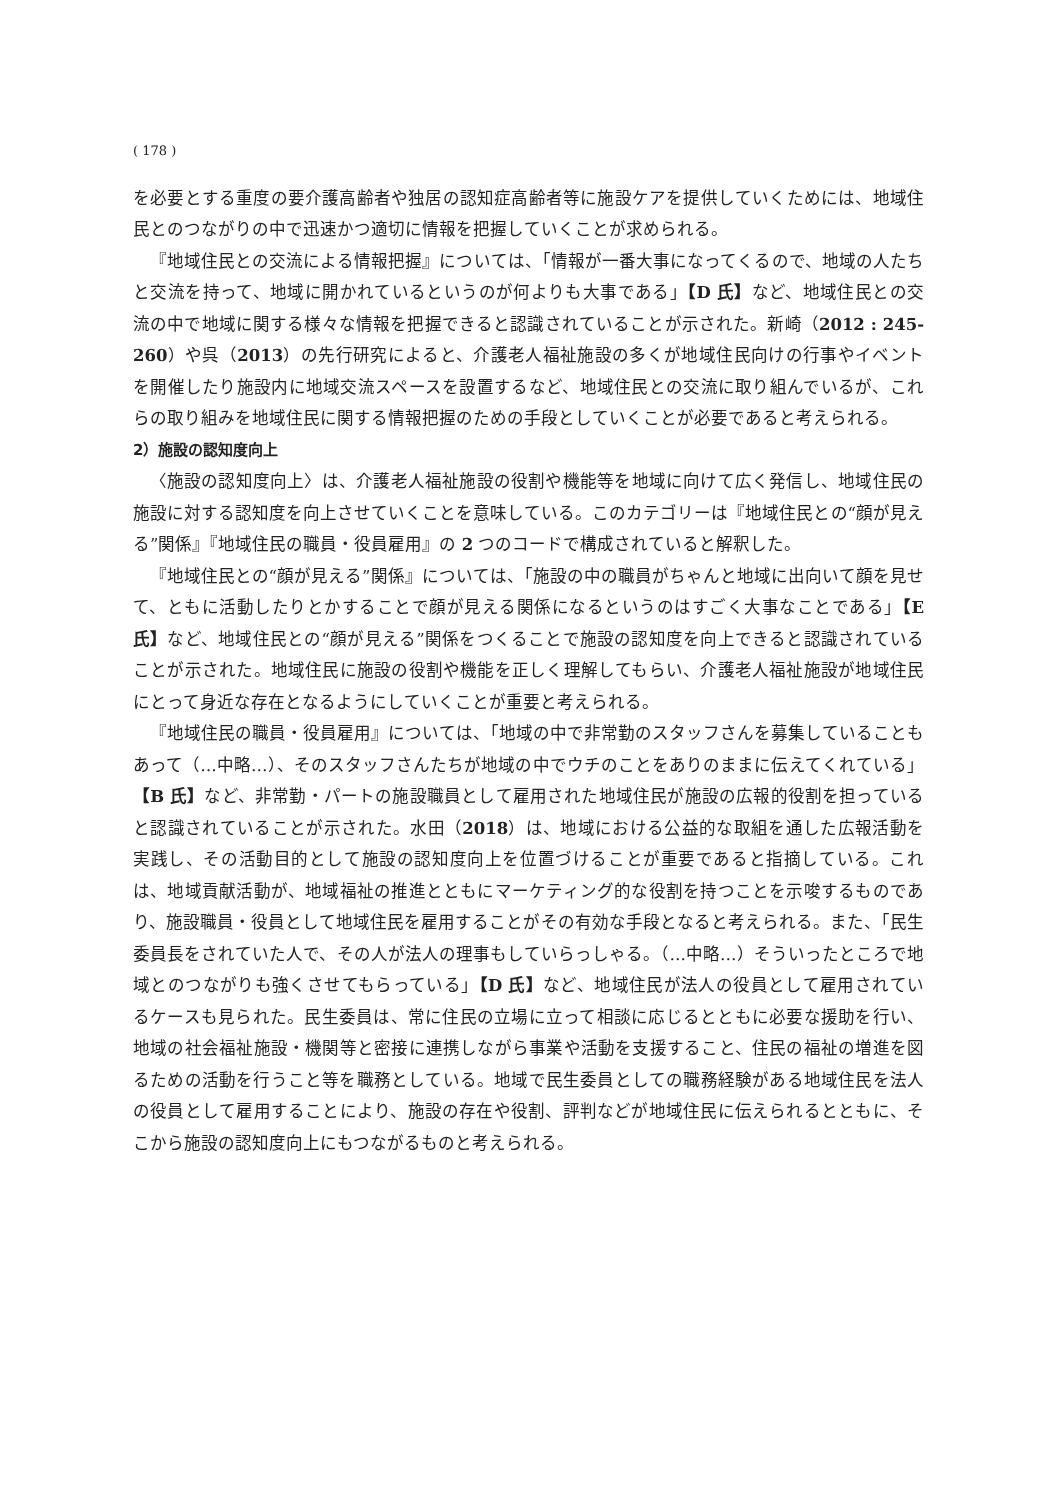( 178 )
を必要とする重度の要介護高齢者や独居の認知症高齢者等に施設ケアを提供していくためには、地域住民とのつながりの中で迅速かつ適切に情報を把握していくことが求められる。
『地域住民との交流による情報把握』については、「情報が一番大事になってくるので、地域の人たちと交流を持って、地域に開かれているというのが何よりも大事である」【D 氏】など、地域住民との交流の中で地域に関する様々な情報を把握できると認識されていることが示された。新崎（2012 : 245-260）や呉（2013）の先行研究によると、介護老人福祉施設の多くが地域住民向けの行事やイベントを開催したり施設内に地域交流スペースを設置するなど、地域住民との交流に取り組んでいるが、これらの取り組みを地域住民に関する情報把握のための手段としていくことが必要であると考えられる。
2）施設の認知度向上
〈施設の認知度向上〉は、介護老人福祉施設の役割や機能等を地域に向けて広く発信し、地域住民の施設に対する認知度を向上させていくことを意味している。このカテゴリーは『地域住民との“顔が見える”関係』『地域住民の職員・役員雇用』の 2 つのコードで構成されていると解釈した。
『地域住民との“顔が見える”関係』については、「施設の中の職員がちゃんと地域に出向いて顔を見せて、ともに活動したりとかすることで顔が見える関係になるというのはすごく大事なことである」【E 氏】など、地域住民との“顔が見える”関係をつくることで施設の認知度を向上できると認識されていることが示された。地域住民に施設の役割や機能を正しく理解してもらい、介護老人福祉施設が地域住民にとって身近な存在となるようにしていくことが重要と考えられる。
『地域住民の職員・役員雇用』については、「地域の中で非常勤のスタッフさんを募集していることもあって（…中略…）、そのスタッフさんたちが地域の中でウチのことをありのままに伝えてくれている」【B 氏】など、非常勤・パートの施設職員として雇用された地域住民が施設の広報的役割を担っていると認識されていることが示された。水田（2018）は、地域における公益的な取組を通した広報活動を実践し、その活動目的として施設の認知度向上を位置づけることが重要であると指摘している。これは、地域貢献活動が、地域福祉の推進とともにマーケティング的な役割を持つことを示唆するものであり、施設職員・役員として地域住民を雇用することがその有効な手段となると考えられる。また、「民生委員長をされていた人で、その人が法人の理事もしていらっしゃる。（…中略…）そういったところで地域とのつながりも強くさせてもらっている」【D 氏】など、地域住民が法人の役員として雇用されているケースも見られた。民生委員は、常に住民の立場に立って相談に応じるとともに必要な援助を行い、地域の社会福祉施設・機関等と密接に連携しながら事業や活動を支援すること、住民の福祉の増進を図るための活動を行うこと等を職務としている。地域で民生委員としての職務経験がある地域住民を法人の役員として雇用することにより、施設の存在や役割、評判などが地域住民に伝えられるとともに、そこから施設の認知度向上にもつながるものと考えられる。